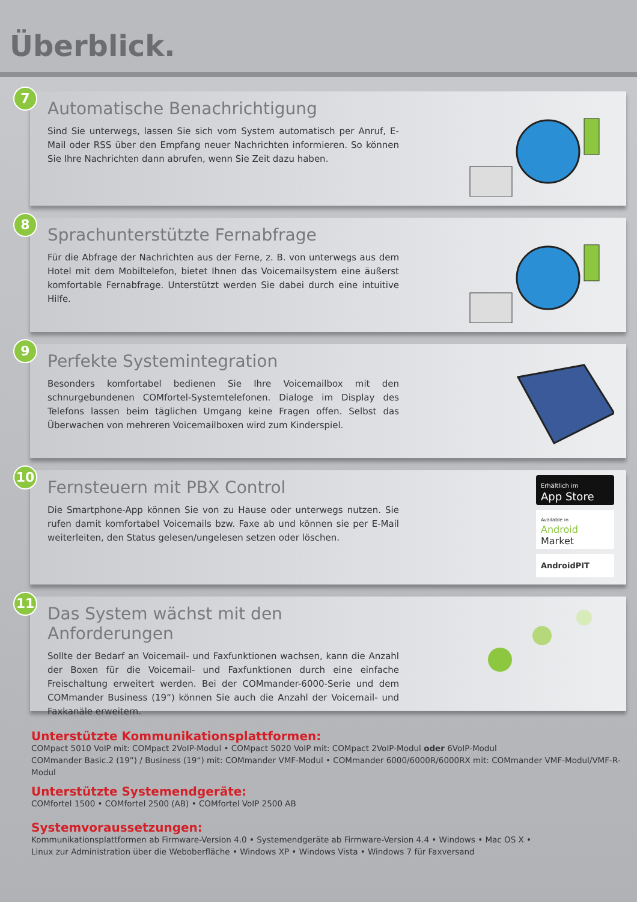Überblick.
7
Automatische Benachrichtigung
Sind Sie unterwegs, lassen Sie sich vom System automatisch per Anruf, E-Mail oder RSS über den Empfang neuer Nachrichten informieren. So können Sie Ihre Nachrichten dann abrufen, wenn Sie Zeit dazu haben.
8
Sprachunterstützte Fernabfrage
Für die Abfrage der Nachrichten aus der Ferne, z. B. von unterwegs aus dem Hotel mit dem Mobiltelefon, bietet Ihnen das Voicemailsystem eine äußerst komfortable Fernabfrage. Unterstützt werden Sie dabei durch eine intuitive Hilfe.
9
Perfekte Systemintegration
Besonders komfortabel bedienen Sie Ihre Voicemailbox mit den schnurgebundenen COMfortel-Systemtelefonen. Dialoge im Display des Telefons lassen beim täglichen Umgang keine Fragen offen. Selbst das Überwachen von mehreren Voicemailboxen wird zum Kinderspiel.
10
Fernsteuern mit PBX Control
Die Smartphone-App können Sie von zu Hause oder unterwegs nutzen. Sie rufen damit komfortabel Voicemails bzw. Faxe ab und können sie per E-Mail weiterleiten, den Status gelesen/ungelesen setzen oder löschen.
Erhältlich im
App Store
Available in
Android Market
AndroidPIT
11
Das System wächst mit den Anforderungen
Sollte der Bedarf an Voicemail- und Faxfunktionen wachsen, kann die Anzahl der Boxen für die Voicemail- und Faxfunktionen durch eine einfache Freischaltung erweitert werden. Bei der COMmander-6000-Serie und dem COMmander Business (19“) können Sie auch die Anzahl der Voicemail- und Faxkanäle erweitern.
Unterstützte Kommunikationsplattformen:
COMpact 5010 VoIP mit: COMpact 2VoIP-Modul • COMpact 5020 VoIP mit: COMpact 2VoIP-Modul oder 6VoIP-Modul
COMmander Basic.2 (19”) / Business (19“) mit: COMmander VMF-Modul • COMmander 6000/6000R/6000RX mit: COMmander VMF-Modul/VMF-R-Modul
Unterstützte Systemendgeräte:
COMfortel 1500 • COMfortel 2500 (AB) • COMfortel VoIP 2500 AB
Systemvoraussetzungen:
Kommunikationsplattformen ab Firmware-Version 4.0 • Systemendgeräte ab Firmware-Version 4.4 • Windows • Mac OS X •
Linux zur Administration über die Weboberfläche • Windows XP • Windows Vista • Windows 7 für Faxversand